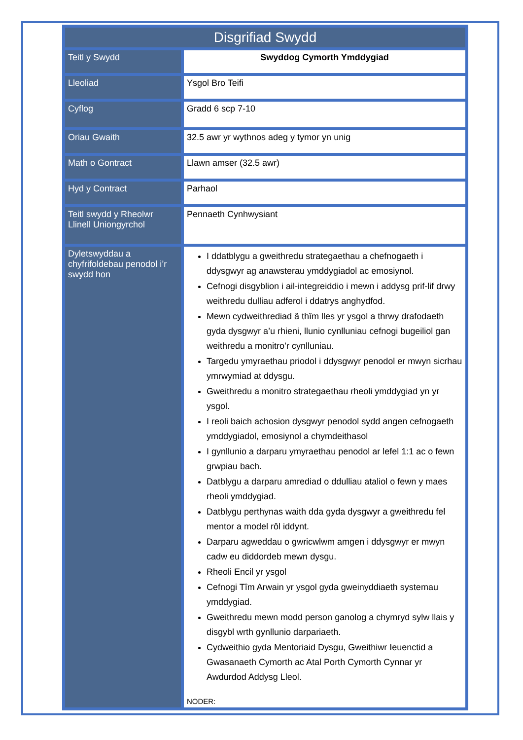| Disgrifiad Swydd | |
| --- | --- |
| Teitl y Swydd | Swyddog Cymorth Ymddygiad |
| Lleoliad | Ysgol Bro Teifi |
| Cyflog | Gradd 6 scp 7-10 |
| Oriau Gwaith | 32.5 awr yr wythnos adeg y tymor yn unig |
| Math o Gontract | Llawn amser (32.5 awr) |
| Hyd y Contract | Parhaol |
| Teitl swydd y Rheolwr Llinell Uniongyrchol | Pennaeth Cynhwysiant |
| Dyletswyddau a chyfrifoldebau penodol i’r swydd hon | I ddatblygu a gweithredu strategaethau a chefnogaeth i ddysgwyr ag anawsterau ymddygiadol ac emosiynol. Cefnogi disgyblion i ail-integreiddio i mewn i addysg prif-lif drwy weithredu dulliau adferol i ddatrys anghydfod. Mewn cydweithrediad â thîm lles yr ysgol a thrwy drafodaeth gyda dysgwyr a’u rhieni, llunio cynlluniau cefnogi bugeiliol gan weithredu a monitro’r cynlluniau. Targedu ymyraethau priodol i ddysgwyr penodol er mwyn sicrhau ymrwymiad at ddysgu. Gweithredu a monitro strategaethau rheoli ymddygiad yn yr ysgol. I reoli baich achosion dysgwyr penodol sydd angen cefnogaeth ymddygiadol, emosiynol a chymdeithasol I gynllunio a darparu ymyraethau penodol ar lefel 1:1 ac o fewn grwpiau bach. Datblygu a darparu amrediad o ddulliau ataliol o fewn y maes rheoli ymddygiad. Datblygu perthynas waith dda gyda dysgwyr a gweithredu fel mentor a model rôl iddynt. Darparu agweddau o gwricwlwm amgen i ddysgwyr er mwyn cadw eu diddordeb mewn dysgu. Rheoli Encil yr ysgol Cefnogi Tîm Arwain yr ysgol gyda gweinyddiaeth systemau ymddygiad. Gweithredu mewn modd person ganolog a chymryd sylw llais y disgybl wrth gynllunio darpariaeth. Cydweithio gyda Mentoriaid Dysgu, Gweithiwr Ieuenctid a Gwasanaeth Cymorth ac Atal Porth Cymorth Cynnar yr Awdurdod Addysg Lleol. NODER: |